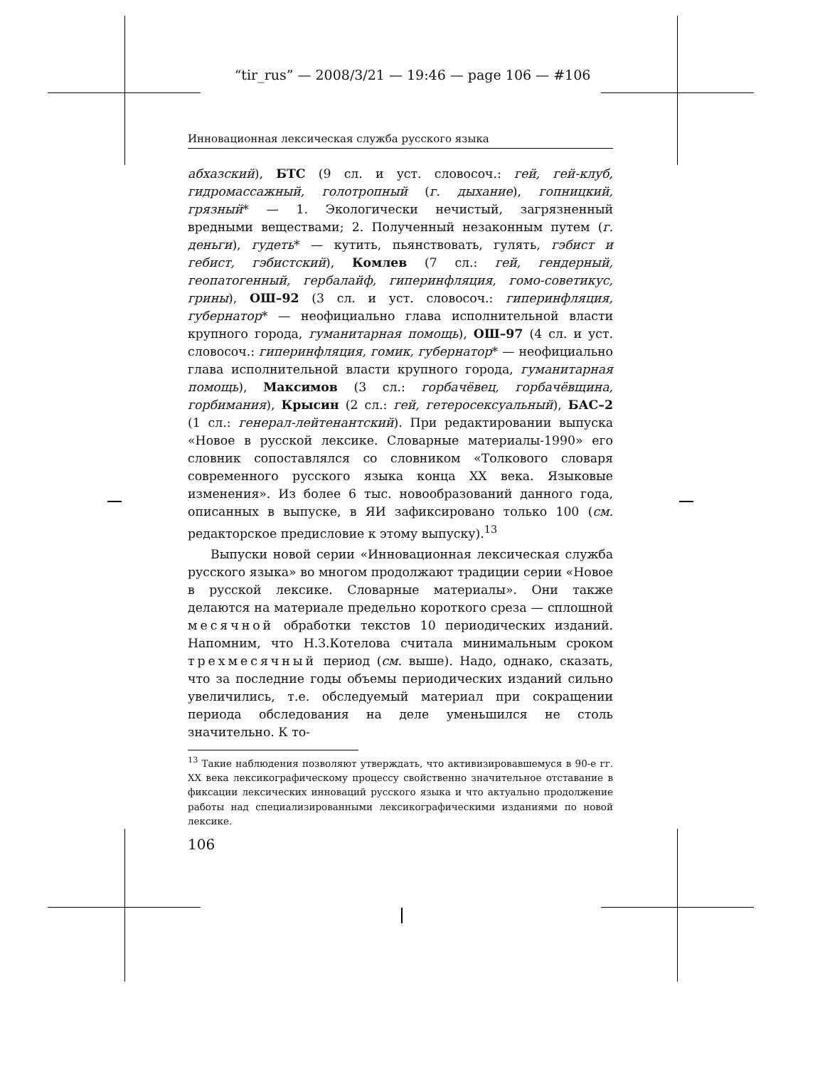“tir_rus” — 2008/3/21 — 19:46 — page 106 — #106
Инновационная лексическая служба русского языка
абхазский), БТС (9 сл. и уст. словосоч.: гей, гей-клуб, гидромассажный, голотропный (г. дыхание), гопницкий, грязный* — 1. Экологически нечистый, загрязненный вредными веществами; 2. Полученный незаконным путем (г. деньги), гудеть* — кутить, пьянствовать, гулять, гэбист и гебист, гэбистский), Комлев (7 сл.: гей, гендерный, геопатогенный, гербалайф, гиперинфляция, гомо-советикус, грины), ОШ–92 (3 сл. и уст. словосоч.: гиперинфляция, губернатор* — неофициально глава исполнительной власти крупного города, гуманитарная помощь), ОШ–97 (4 сл. и уст. словосоч.: гиперинфляция, гомик, губернатор* — неофициально глава исполнительной власти крупного города, гуманитарная помощь), Максимов (3 сл.: горбачёвец, горбачёвщина, горбимания), Крысин (2 сл.: гей, гетеросексуальный), БАС–2 (1 сл.: генерал-лейтенантский). При редактировании выпуска «Новое в русской лексике. Словарные материалы-1990» его словник сопоставлялся со словником «Толкового словаря современного русского языка конца XX века. Языковые изменения». Из более 6 тыс. новообразований данного года, описанных в выпуске, в ЯИ зафиксировано только 100 (см. редакторское предисловие к этому выпуску).<sup>13</sup>
Выпуски новой серии «Инновационная лексическая служба русского языка» во многом продолжают традиции серии «Новое в русской лексике. Словарные материалы». Они также делаются на материале предельно короткого среза — сплошной месячной обработки текстов 10 периодических изданий. Напомним, что Н.З.Котелова считала минимальным сроком трехмесячный период (см. выше). Надо, однако, сказать, что за последние годы объемы периодических изданий сильно увеличились, т.е. обследуемый материал при сокращении периода обследования на деле уменьшился не столь значительно. К то-
<sup>13</sup> Такие наблюдения позволяют утверждать, что активизировавшемуся в 90-е гг. XX века лексикографическому процессу свойственно значительное отставание в фиксации лексических инноваций русского языка и что актуально продолжение работы над специализированными лексикографическими изданиями по новой лексике.
106